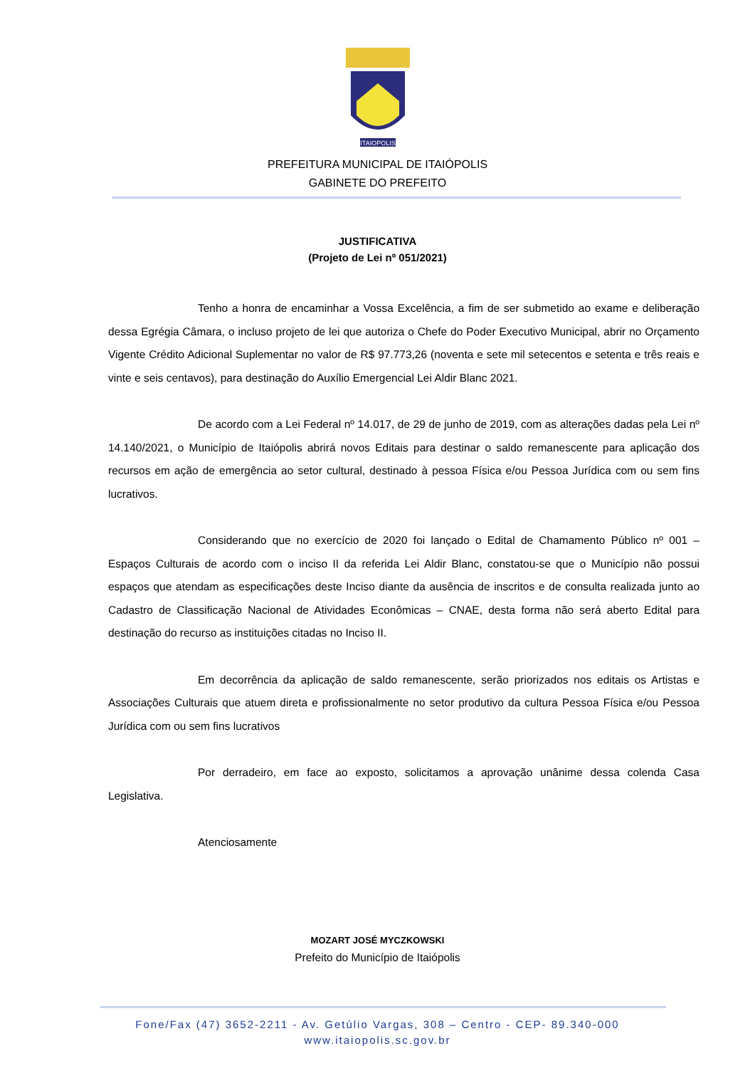ITAIOPOLIS
PREFEITURA MUNICIPAL DE ITAIÓPOLIS
GABINETE DO PREFEITO
JUSTIFICATIVA
(Projeto de Lei nº 051/2021)
Tenho a honra de encaminhar a Vossa Excelência, a fim de ser submetido ao exame e deliberação dessa Egrégia Câmara, o incluso projeto de lei que autoriza o Chefe do Poder Executivo Municipal, abrir no Orçamento Vigente Crédito Adicional Suplementar no valor de R$ 97.773,26 (noventa e sete mil setecentos e setenta e três reais e vinte e seis centavos), para destinação do Auxílio Emergencial Lei Aldir Blanc 2021.
De acordo com a Lei Federal nº 14.017, de 29 de junho de 2019, com as alterações dadas pela Lei nº 14.140/2021, o Município de Itaiópolis abrirá novos Editais para destinar o saldo remanescente para aplicação dos recursos em ação de emergência ao setor cultural, destinado à pessoa Física e/ou Pessoa Jurídica com ou sem fins lucrativos.
Considerando que no exercício de 2020 foi lançado o Edital de Chamamento Público nº 001 – Espaços Culturais de acordo com o inciso II da referida Lei Aldir Blanc, constatou-se que o Município não possui espaços que atendam as especificações deste Inciso diante da ausência de inscritos e de consulta realizada junto ao Cadastro de Classificação Nacional de Atividades Econômicas – CNAE, desta forma não será aberto Edital para destinação do recurso as instituições citadas no Inciso II.
Em decorrência da aplicação de saldo remanescente, serão priorizados nos editais os Artistas e Associações Culturais que atuem direta e profissionalmente no setor produtivo da cultura Pessoa Física e/ou Pessoa Jurídica com ou sem fins lucrativos
Por derradeiro, em face ao exposto, solicitamos a aprovação unânime dessa colenda Casa Legislativa.
Atenciosamente
MOZART JOSÉ MYCZKOWSKI
Prefeito do Município de Itaiópolis
Fone/Fax (47) 3652-2211 - Av. Getúlio Vargas, 308 – Centro - CEP- 89.340-000
www.itaiopolis.sc.gov.br